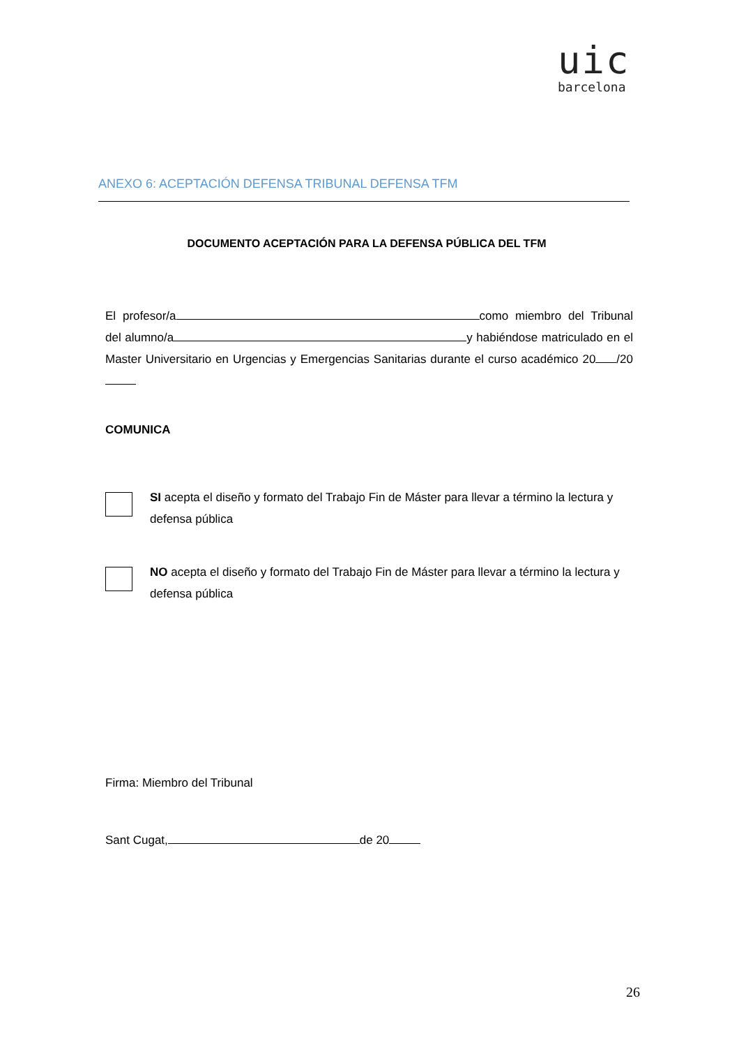uic
barcelona
ANEXO 6: ACEPTACIÓN DEFENSA TRIBUNAL DEFENSA TFM
DOCUMENTO ACEPTACIÓN PARA LA DEFENSA PÚBLICA DEL TFM
El profesor/a como miembro del Tribunal del alumno/a y habiéndose matriculado en el Master Universitario en Urgencias y Emergencias Sanitarias durante el curso académico 20 /20
COMUNICA
SI acepta el diseño y formato del Trabajo Fin de Máster para llevar a término la lectura y defensa pública
NO acepta el diseño y formato del Trabajo Fin de Máster para llevar a término la lectura y defensa pública
Firma: Miembro del Tribunal
Sant Cugat, de 20
26